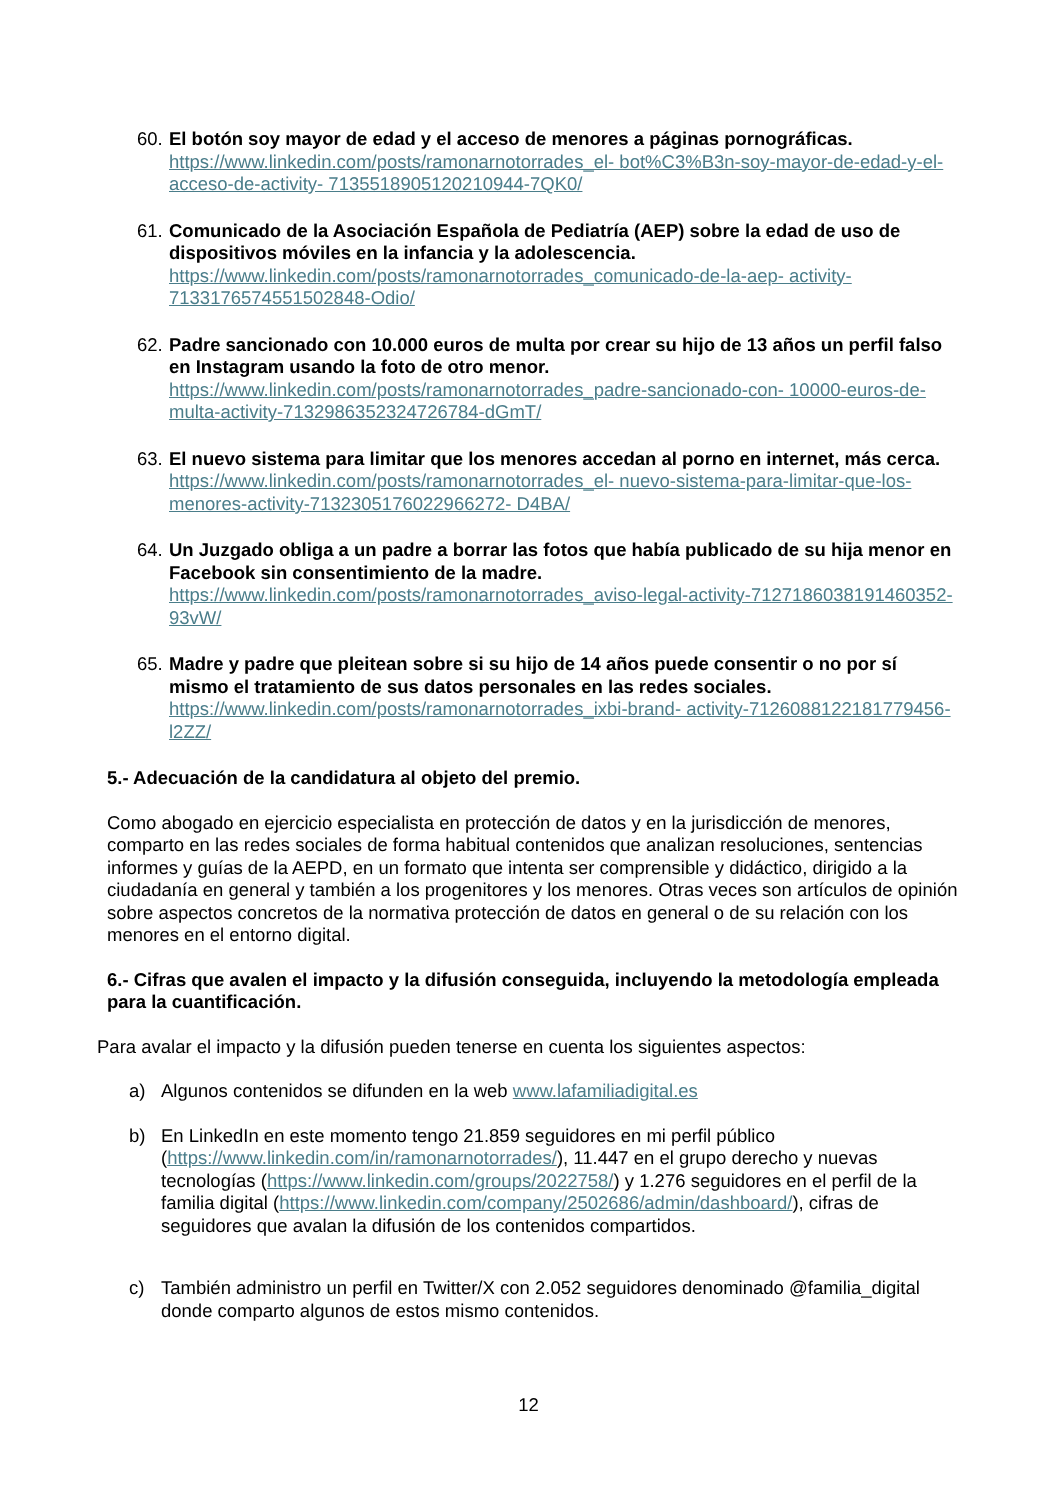60.
El botón soy mayor de edad y el acceso de menores a páginas pornográficas. https://www.linkedin.com/posts/ramonarnotorrades_el- bot%C3%B3n-soy-mayor-de-edad-y-el-acceso-de-activity- 7135518905120210944-7QK0/
61.
Comunicado de la Asociación Española de Pediatría (AEP) sobre la edad de uso de dispositivos móviles en la infancia y la adolescencia. https://www.linkedin.com/posts/ramonarnotorrades_comunicado-de-la-aep- activity-7133176574551502848-Odio/
62.
Padre sancionado con 10.000 euros de multa por crear su hijo de 13 años un perfil falso en Instagram usando la foto de otro menor. https://www.linkedin.com/posts/ramonarnotorrades_padre-sancionado-con- 10000-euros-de-multa-activity-7132986352324726784-dGmT/
63.
El nuevo sistema para limitar que los menores accedan al porno en internet, más cerca. https://www.linkedin.com/posts/ramonarnotorrades_el- nuevo-sistema-para-limitar-que-los-menores-activity-7132305176022966272- D4BA/
64.
Un Juzgado obliga a un padre a borrar las fotos que había publicado de su hija menor en Facebook sin consentimiento de la madre. https://www.linkedin.com/posts/ramonarnotorrades_aviso-legal-activity-7127186038191460352-93vW/
65.
Madre y padre que pleitean sobre si su hijo de 14 años puede consentir o no por sí mismo el tratamiento de sus datos personales en las redes sociales. https://www.linkedin.com/posts/ramonarnotorrades_ixbi-brand- activity-7126088122181779456-l2ZZ/
5.- Adecuación de la candidatura al objeto del premio.
Como abogado en ejercicio especialista en protección de datos y en la jurisdicción de menores, comparto en las redes sociales de forma habitual contenidos que analizan resoluciones, sentencias informes y guías de la AEPD, en un formato que intenta ser comprensible y didáctico, dirigido a la ciudadanía en general y también a los progenitores y los menores. Otras veces son artículos de opinión sobre aspectos concretos de la normativa protección de datos en general o de su relación con los menores en el entorno digital.
6.- Cifras que avalen el impacto y la difusión conseguida, incluyendo la metodología empleada para la cuantificación.
Para avalar el impacto y la difusión pueden tenerse en cuenta los siguientes aspectos:
a) Algunos contenidos se difunden en la web www.lafamiliadigital.es
b) En LinkedIn en este momento tengo 21.859 seguidores en mi perfil público (https://www.linkedin.com/in/ramonarnotorrades/), 11.447 en el grupo derecho y nuevas tecnologías (https://www.linkedin.com/groups/2022758/) y 1.276 seguidores en el perfil de la familia digital (https://www.linkedin.com/company/2502686/admin/dashboard/), cifras de seguidores que avalan la difusión de los contenidos compartidos.
c) También administro un perfil en Twitter/X con 2.052 seguidores denominado @familia_digital donde comparto algunos de estos mismo contenidos.
12